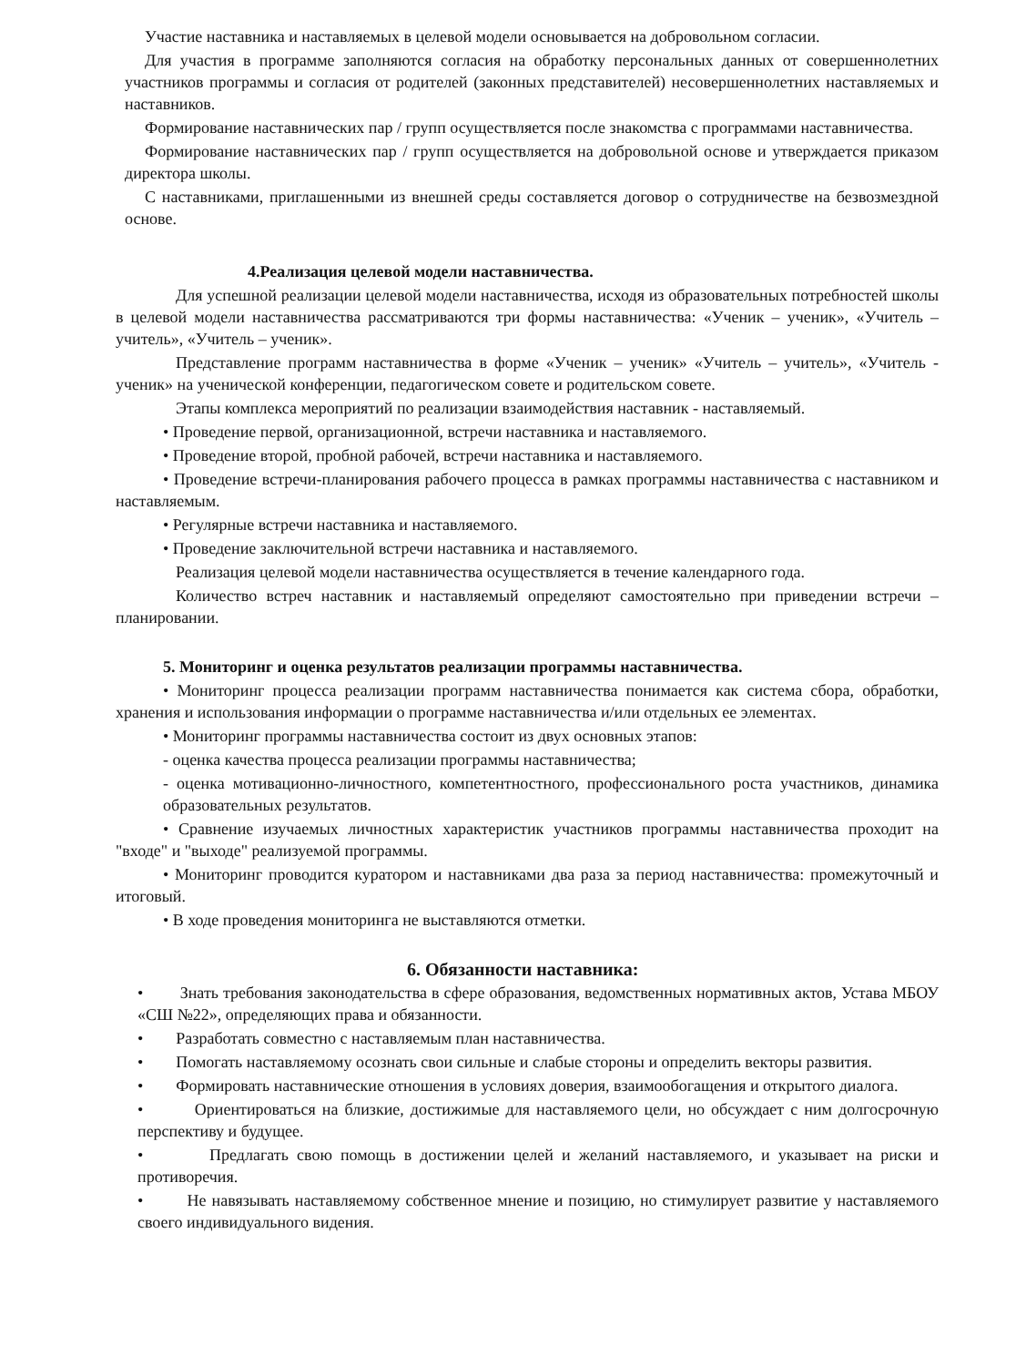Участие наставника и наставляемых в целевой модели основывается на добровольном согласии.
Для участия в программе заполняются согласия на обработку персональных данных от совершеннолетних участников программы и согласия от родителей (законных представителей) несовершеннолетних наставляемых и наставников.
Формирование наставнических пар / групп осуществляется после знакомства с программами наставничества.
Формирование наставнических пар / групп осуществляется на добровольной основе и утверждается приказом директора школы.
С наставниками, приглашенными из внешней среды составляется договор о сотрудничестве на безвозмездной основе.
4.Реализация целевой модели наставничества.
Для успешной реализации целевой модели наставничества, исходя из образовательных потребностей школы в целевой модели наставничества рассматриваются три формы наставничества: «Ученик – ученик», «Учитель – учитель», «Учитель – ученик».
Представление программ наставничества в форме «Ученик – ученик» «Учитель – учитель», «Учитель - ученик» на ученической конференции, педагогическом совете и родительском совете.
Этапы комплекса мероприятий по реализации взаимодействия наставник - наставляемый.
• Проведение первой, организационной, встречи наставника и наставляемого.
• Проведение второй, пробной рабочей, встречи наставника и наставляемого.
• Проведение встречи-планирования рабочего процесса в рамках программы наставничества с наставником и наставляемым.
• Регулярные встречи наставника и наставляемого.
• Проведение заключительной встречи наставника и наставляемого.
Реализация целевой модели наставничества осуществляется в течение календарного года.
Количество встреч наставник и наставляемый определяют самостоятельно при приведении встречи – планировании.
5. Мониторинг и оценка результатов реализации программы наставничества.
• Мониторинг процесса реализации программ наставничества понимается как система сбора, обработки, хранения и использования информации о программе наставничества и/или отдельных ее элементах.
• Мониторинг программы наставничества состоит из двух основных этапов:
- оценка качества процесса реализации программы наставничества;
- оценка мотивационно-личностного, компетентностного, профессионального роста участников, динамика образовательных результатов.
• Сравнение изучаемых личностных характеристик участников программы наставничества проходит на "входе" и "выходе" реализуемой программы.
• Мониторинг проводится куратором и наставниками два раза за период наставничества: промежуточный и итоговый.
• В ходе проведения мониторинга не выставляются отметки.
6. Обязанности наставника:
• Знать требования законодательства в сфере образования, ведомственных нормативных актов, Устава МБОУ «СШ №22», определяющих права и обязанности.
• Разработать совместно с наставляемым план наставничества.
• Помогать наставляемому осознать свои сильные и слабые стороны и определить векторы развития.
• Формировать наставнические отношения в условиях доверия, взаимообогащения и открытого диалога.
• Ориентироваться на близкие, достижимые для наставляемого цели, но обсуждает с ним долгосрочную перспективу и будущее.
• Предлагать свою помощь в достижении целей и желаний наставляемого, и указывает на риски и противоречия.
• Не навязывать наставляемому собственное мнение и позицию, но стимулирует развитие у наставляемого своего индивидуального видения.